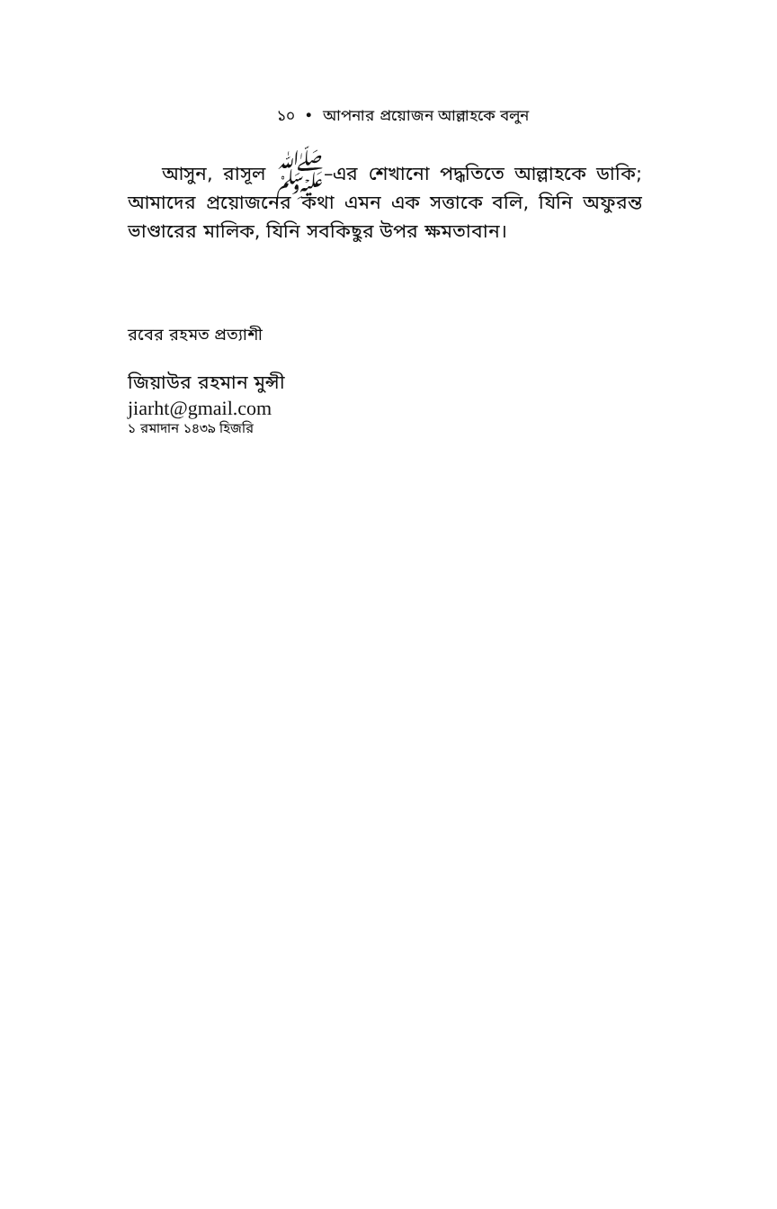১০ • আপনার প্রয়োজন আল্লাহকে বলুন
আসুন, রাসূল ﷺ–এর শেখানো পদ্ধতিতে আল্লাহকে ডাকি; আমাদের প্রয়োজনের কথা এমন এক সত্তাকে বলি, যিনি অফুরন্ত ভাণ্ডারের মালিক, যিনি সবকিছুর উপর ক্ষমতাবান।
রবের রহমত প্রত্যাশী
জিয়াউর রহমান মুন্সী
jiarht@gmail.com
১ রমাদান ১৪৩৯ হিজরি